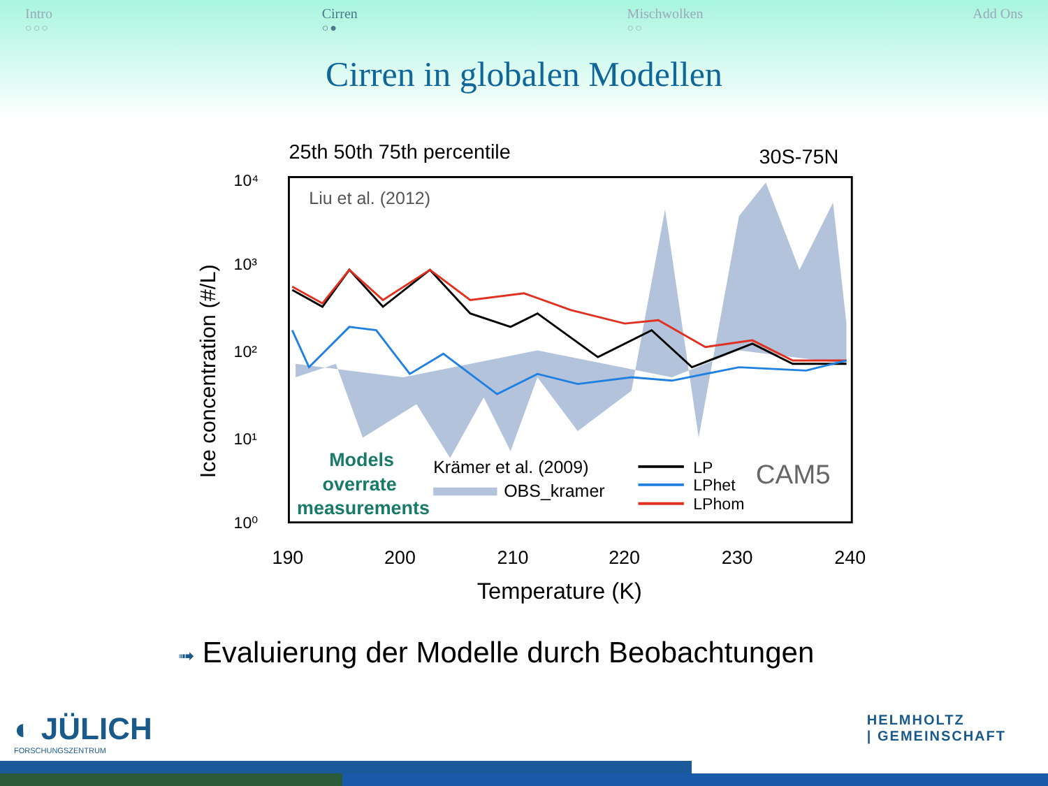Intro
○○○
Cirren
○●
Mischwolken
○○
Add Ons
Cirren in globalen Modellen
25th 50th 75th percentile
30S-75N
Liu et al. (2012)
10⁴
10³
10²
10¹
10⁰
190
200
210
220
230
240
Temperature (K)
Ice concentration (#/L)
Models
overrate
measurements
Krämer et al. (2009)
OBS_kramer
LP
LPhet
LPhom
CAM5
➟ Evaluierung der Modelle durch Beobachtungen
◐ JÜLICH
FORSCHUNGSZENTRUM
HELMHOLTZ
| GEMEINSCHAFT